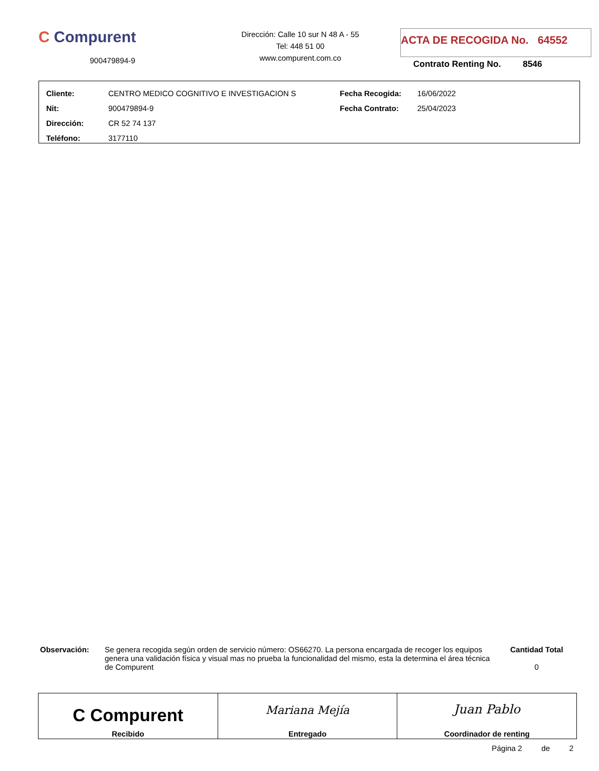C Compurent
900479894-9
Dirección: Calle 10 sur N 48 A - 55
Tel: 448 51 00
www.compurent.com.co
ACTA DE RECOGIDA No. 64552
Contrato Renting No. 8546
| Cliente: | CENTRO MEDICO COGNITIVO E INVESTIGACION S | Fecha Recogida: | 16/06/2022 |
| Nit: | 900479894-9 | Fecha Contrato: | 25/04/2023 |
| Dirección: | CR 52 74 137 | | |
| Teléfono: | 3177110 | | |
Observación: Se genera recogida según orden de servicio número: OS66270. La persona encargada de recoger los equipos genera una validación física y visual mas no prueba la funcionalidad del mismo, esta la determina el área técnica de Compurent
Cantidad Total
0
| C Compurent Recibido | Mariana Mejía Entregado | Juan Pablo Coordinador de renting |
Página 2 de 2